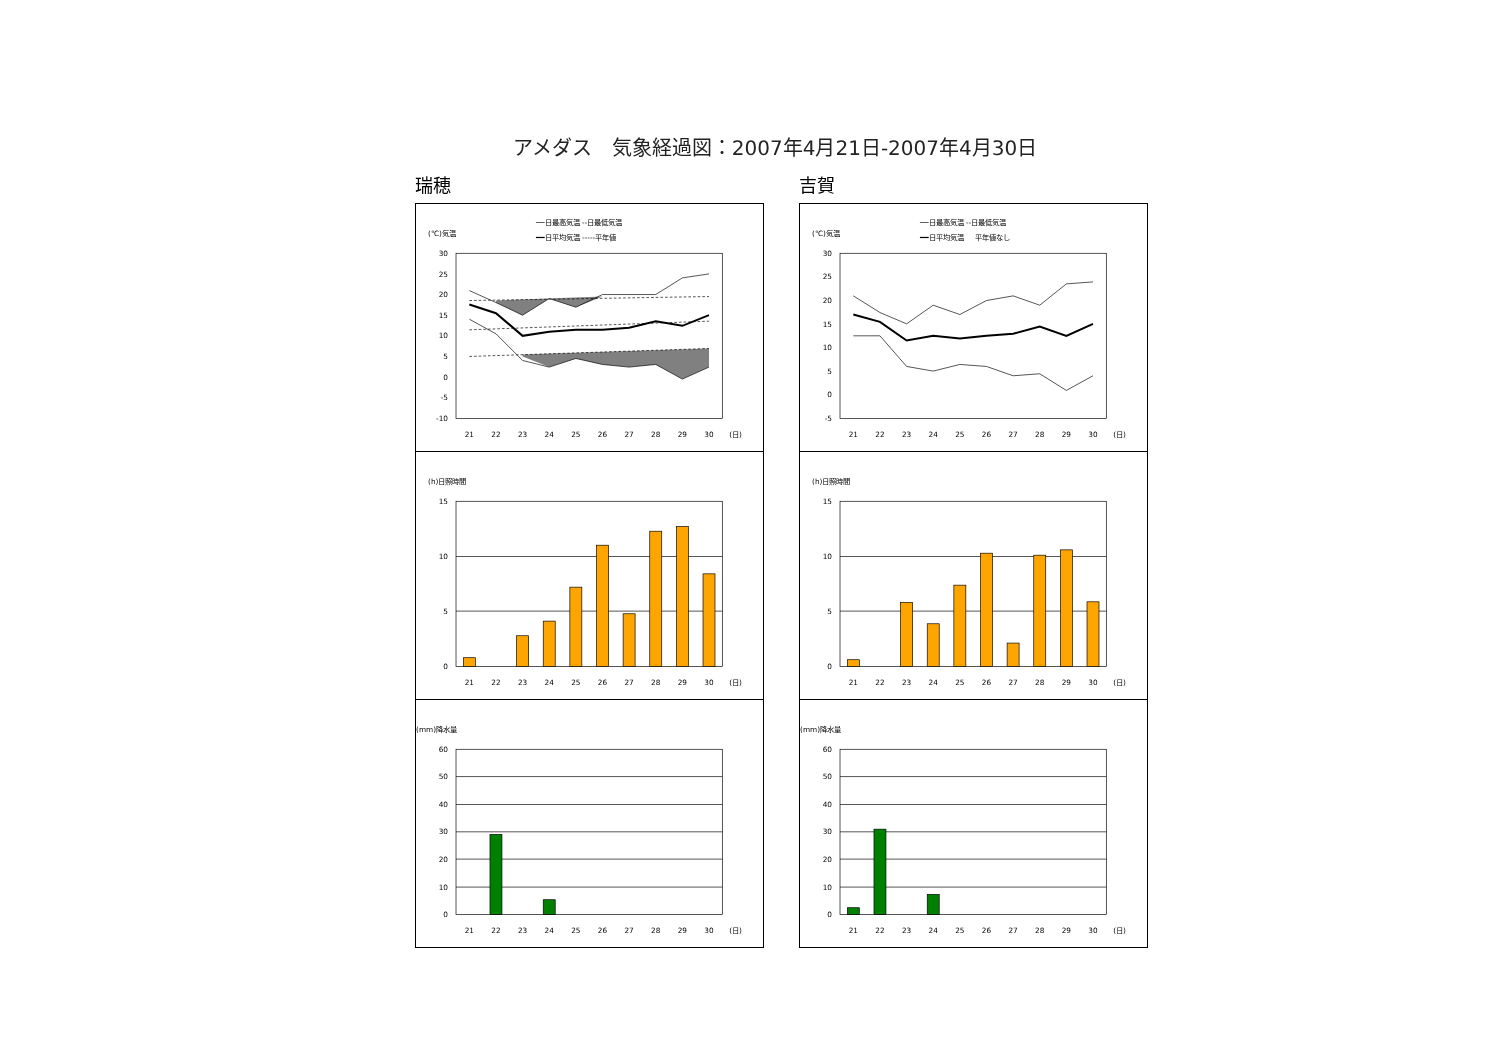アメダス　気象経過図：2007年4月21日-2007年4月30日
瑞穂
(℃)気温
──日最高気温 ‐‐日最低気温
━━日平均気温 -----平年値
30
25
20
15
10
5
0
-5
-10
21
22
23
24
25
26
27
28
29
30
(日)
(h)日照時間
15
10
5
0
21
22
23
24
25
26
27
28
29
30
(日)
(mm)降水量
60
50
40
30
20
10
0
21
22
23
24
25
26
27
28
29
30
(日)
吉賀
(℃)気温
──日最高気温 ‐‐日最低気温
━━日平均気温 　 平年値なし
30
25
20
15
10
5
0
-5
21
22
23
24
25
26
27
28
29
30
(日)
(h)日照時間
15
10
5
0
21
22
23
24
25
26
27
28
29
30
(日)
(mm)降水量
60
50
40
30
20
10
0
21
22
23
24
25
26
27
28
29
30
(日)